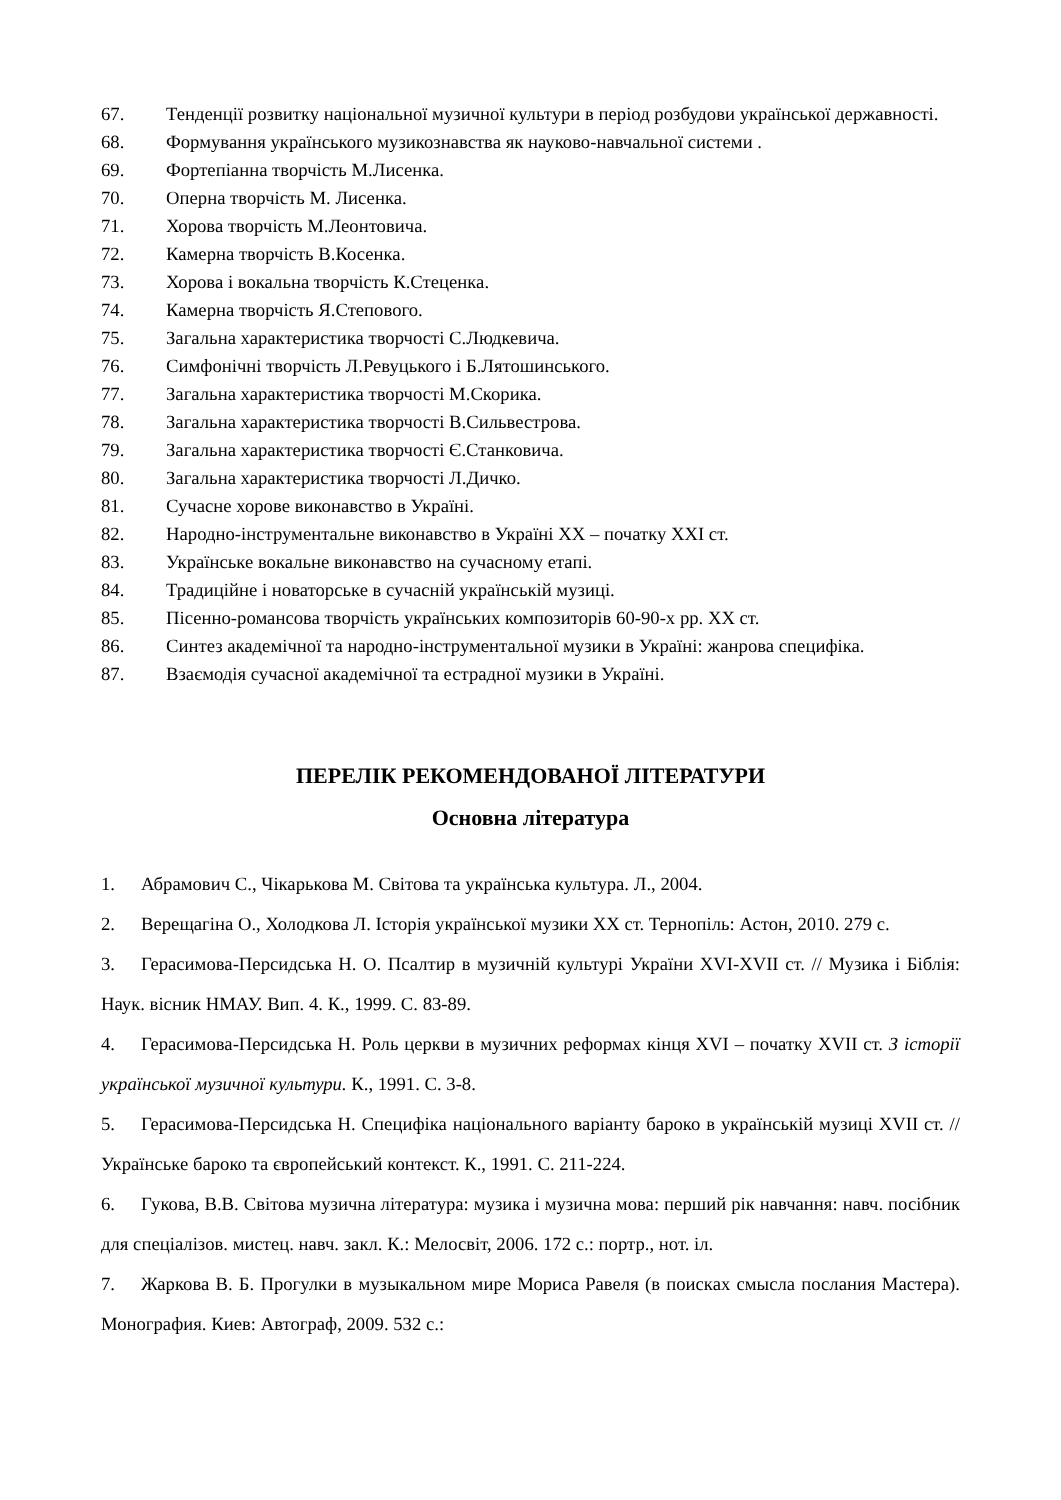67. Тенденції розвитку національної музичної культури в період розбудови української державності.
68. Формування українського музикознавства як науково-навчальної системи .
69. Фортепіанна творчість М.Лисенка.
70. Оперна творчість М. Лисенка.
71. Хорова творчість М.Леонтовича.
72. Камерна творчість В.Косенка.
73. Хорова і вокальна творчість К.Стеценка.
74. Камерна творчість Я.Степового.
75. Загальна характеристика творчості С.Людкевича.
76. Симфонічні творчість Л.Ревуцького і Б.Лятошинського.
77. Загальна характеристика творчості М.Скорика.
78. Загальна характеристика творчості В.Сильвестрова.
79. Загальна характеристика творчості Є.Станковича.
80. Загальна характеристика творчості Л.Дичко.
81. Сучасне хорове виконавство в Україні.
82. Народно-інструментальне виконавство в Україні ХХ – початку ХХІ ст.
83. Українське вокальне виконавство на сучасному етапі.
84. Традиційне і новаторське в сучасній українській музиці.
85. Пісенно-романсова творчість українських композиторів 60-90-х рр. ХХ ст.
86. Синтез академічної та народно-інструментальної музики в Україні: жанрова специфіка.
87. Взаємодія сучасної академічної та естрадної музики в Україні.
ПЕРЕЛІК РЕКОМЕНДОВАНОЇ ЛІТЕРАТУРИ
Основна література
1. Абрамович С., Чікарькова М. Світова та українська культура. Л., 2004.
2. Верещагіна О., Холодкова Л. Історія української музики ХХ ст. Тернопіль: Астон, 2010. 279 с.
3. Герасимова-Персидська Н. О. Псалтир в музичній культурі України XVI-XVII ст. // Музика і Біблія: Наук. вісник НМАУ. Вип. 4. К., 1999. С. 83-89.
4. Герасимова-Персидська Н. Роль церкви в музичних реформах кінця XVI – початку XVII ст. З історії української музичної культури. К., 1991. С. 3-8.
5. Герасимова-Персидська Н. Специфіка національного варіанту бароко в українській музиці XVII ст. // Українське бароко та європейський контекст. К., 1991. С. 211-224.
6. Гукова, В.В. Світова музична література: музика і музична мова: перший рік навчання: навч. посібник для спеціалізов. мистец. навч. закл. К.: Мелосвіт, 2006. 172 с.: портр., нот. іл.
7. Жаркова В. Б. Прогулки в музыкальном мире Мориса Равеля (в поисках смысла послания Мастера). Монография. Киев: Автограф, 2009. 532 с.: